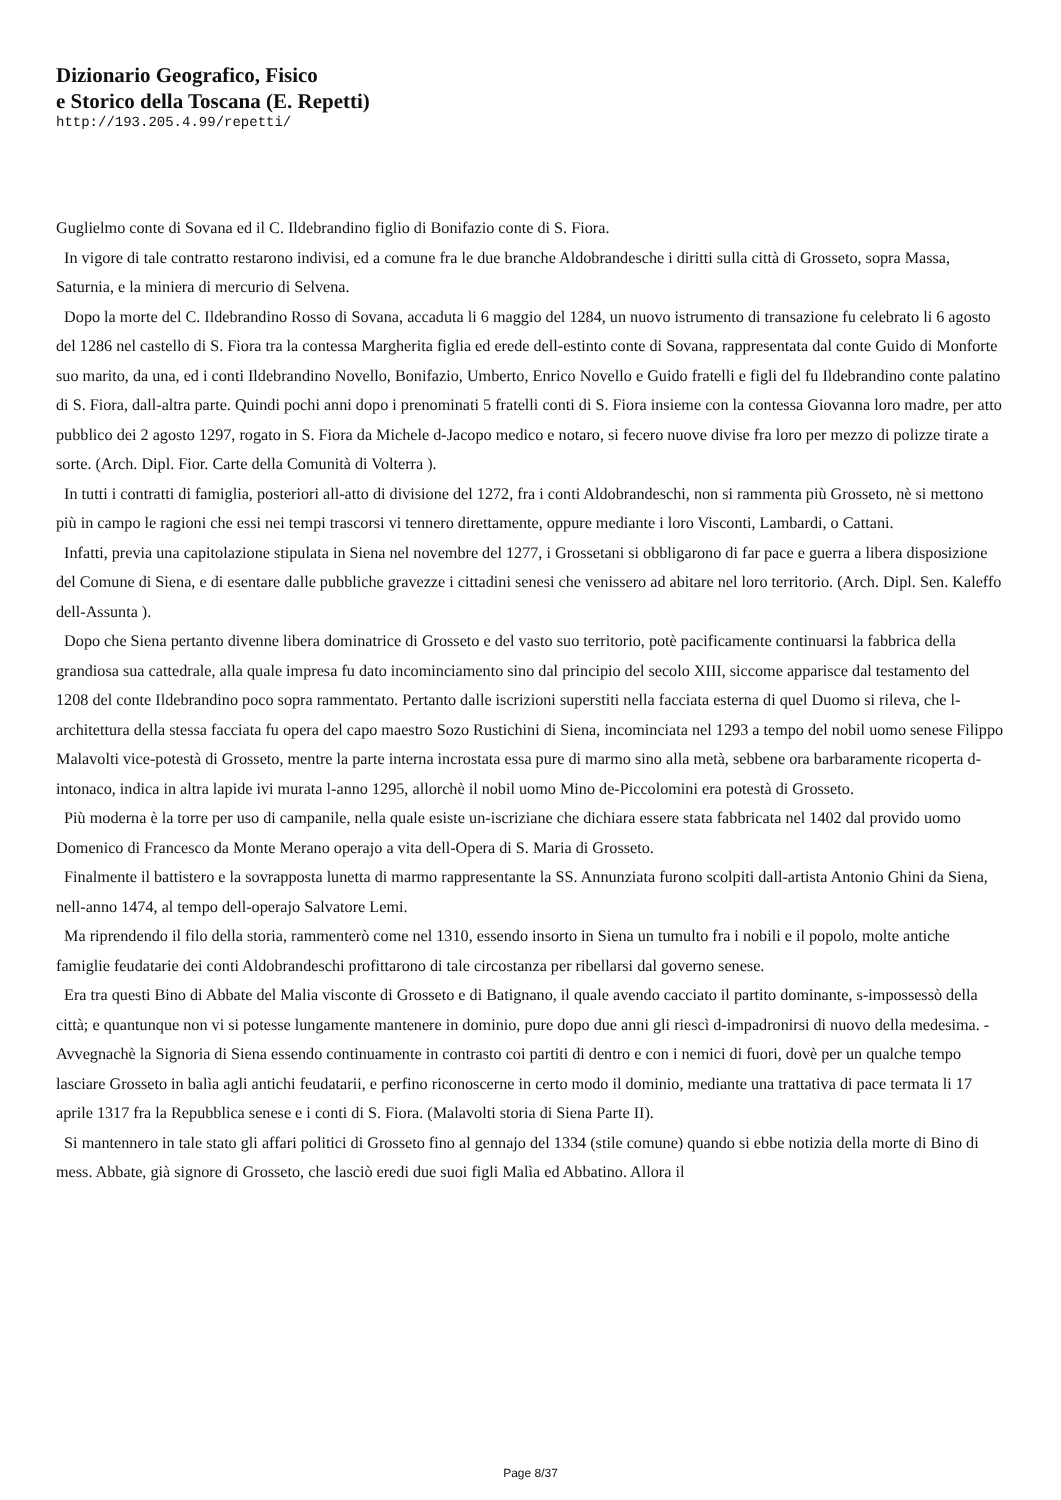Dizionario Geografico, Fisico
e Storico della Toscana (E. Repetti)
http://193.205.4.99/repetti/
Guglielmo conte di Sovana ed il C. Ildebrandino figlio di Bonifazio conte di S. Fiora.
In vigore di tale contratto restarono indivisi, ed a comune fra le due branche Aldobrandesche i diritti sulla città di Grosseto, sopra Massa, Saturnia, e la miniera di mercurio di Selvena.
Dopo la morte del C. Ildebrandino Rosso di Sovana, accaduta li 6 maggio del 1284, un nuovo istrumento di transazione fu celebrato li 6 agosto del 1286 nel castello di S. Fiora tra la contessa Margherita figlia ed erede dell-estinto conte di Sovana, rappresentata dal conte Guido di Monforte suo marito, da una, ed i conti Ildebrandino Novello, Bonifazio, Umberto, Enrico Novello e Guido fratelli e figli del fu Ildebrandino conte palatino di S. Fiora, dall-altra parte. Quindi pochi anni dopo i prenominati 5 fratelli conti di S. Fiora insieme con la contessa Giovanna loro madre, per atto pubblico dei 2 agosto 1297, rogato in S. Fiora da Michele d-Jacopo medico e notaro, si fecero nuove divise fra loro per mezzo di polizze tirate a sorte. (Arch. Dipl. Fior. Carte della Comunità di Volterra ).
In tutti i contratti di famiglia, posteriori all-atto di divisione del 1272, fra i conti Aldobrandeschi, non si rammenta più Grosseto, nè si mettono più in campo le ragioni che essi nei tempi trascorsi vi tennero direttamente, oppure mediante i loro Visconti, Lambardi, o Cattani.
Infatti, previa una capitolazione stipulata in Siena nel novembre del 1277, i Grossetani si obbligarono di far pace e guerra a libera disposizione del Comune di Siena, e di esentare dalle pubbliche gravezze i cittadini senesi che venissero ad abitare nel loro territorio. (Arch. Dipl. Sen. Kaleffo dell-Assunta ).
Dopo che Siena pertanto divenne libera dominatrice di Grosseto e del vasto suo territorio, potè pacificamente continuarsi la fabbrica della grandiosa sua cattedrale, alla quale impresa fu dato incominciamento sino dal principio del secolo XIII, siccome apparisce dal testamento del 1208 del conte Ildebrandino poco sopra rammentato. Pertanto dalle iscrizioni superstiti nella facciata esterna di quel Duomo si rileva, che l-architettura della stessa facciata fu opera del capo maestro Sozo Rustichini di Siena, incominciata nel 1293 a tempo del nobil uomo senese Filippo Malavolti vice-potestà di Grosseto, mentre la parte interna incrostata essa pure di marmo sino alla metà, sebbene ora barbaramente ricoperta d-intonaco, indica in altra lapide ivi murata l-anno 1295, allorchè il nobil uomo Mino de-Piccolomini era potestà di Grosseto.
Più moderna è la torre per uso di campanile, nella quale esiste un-iscriziane che dichiara essere stata fabbricata nel 1402 dal provido uomo Domenico di Francesco da Monte Merano operajo a vita dell-Opera di S. Maria di Grosseto.
Finalmente il battistero e la sovrapposta lunetta di marmo rappresentante la SS. Annunziata furono scolpiti dall-artista Antonio Ghini da Siena, nell-anno 1474, al tempo dell-operajo Salvatore Lemi.
Ma riprendendo il filo della storia, rammenterò come nel 1310, essendo insorto in Siena un tumulto fra i nobili e il popolo, molte antiche famiglie feudatarie dei conti Aldobrandeschi profittarono di tale circostanza per ribellarsi dal governo senese.
Era tra questi Bino di Abbate del Malia visconte di Grosseto e di Batignano, il quale avendo cacciato il partito dominante, s-impossessò della città; e quantunque non vi si potesse lungamente mantenere in dominio, pure dopo due anni gli riescì d-impadronirsi di nuovo della medesima. - Avvegnachè la Signoria di Siena essendo continuamente in contrasto coi partiti di dentro e con i nemici di fuori, dovè per un qualche tempo lasciare Grosseto in balìa agli antichi feudatarii, e perfino riconoscerne in certo modo il dominio, mediante una trattativa di pace termata li 17 aprile 1317 fra la Repubblica senese e i conti di S. Fiora. (Malavolti storia di Siena Parte II).
Si mantennero in tale stato gli affari politici di Grosseto fino al gennajo del 1334 (stile comune) quando si ebbe notizia della morte di Bino di mess. Abbate, già signore di Grosseto, che lasciò eredi due suoi figli Malìa ed Abbatino. Allora il
Page 8/37